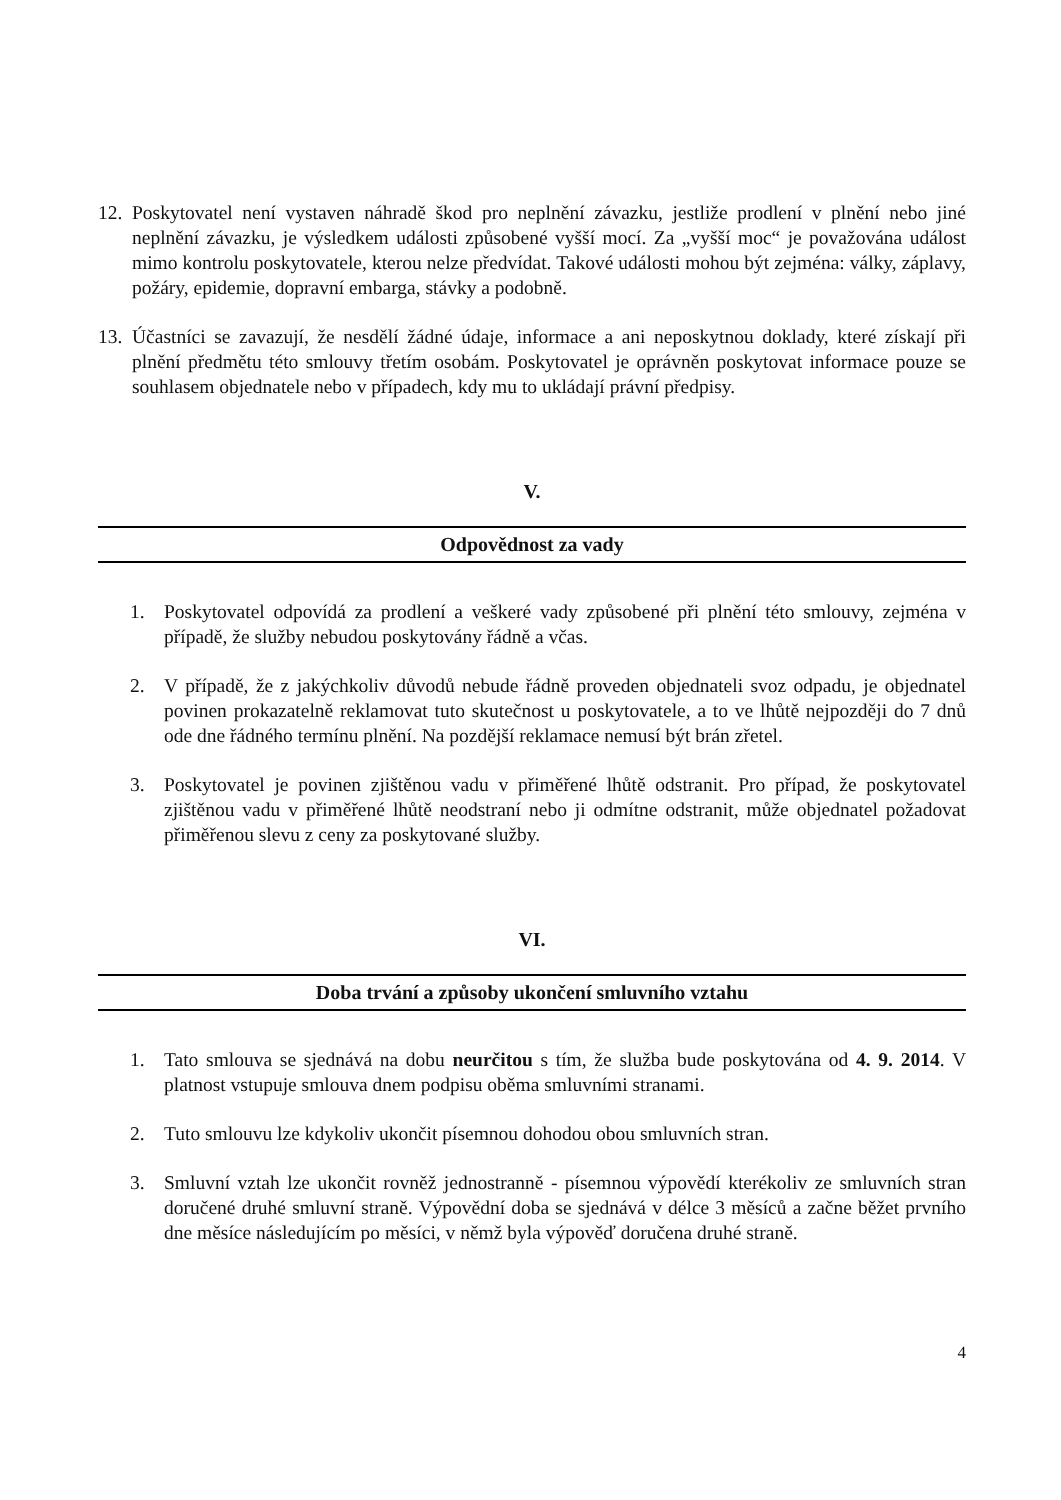12. Poskytovatel není vystaven náhradě škod pro neplnění závazku, jestliže prodlení v plnění nebo jiné neplnění závazku, je výsledkem události způsobené vyšší mocí. Za „vyšší moc“ je považována událost mimo kontrolu poskytovatele, kterou nelze předvídat. Takové události mohou být zejména: války, záplavy, požáry, epidemie, dopravní embarga, stávky a podobně.
13. Účastníci se zavazují, že nesdělí žádné údaje, informace a ani neposkytnou doklady, které získají při plnění předmětu této smlouvy třetím osobám. Poskytovatel je oprávněn poskytovat informace pouze se souhlasem objednatele nebo v případech, kdy mu to ukládají právní předpisy.
V.
Odpovědnost za vady
1. Poskytovatel odpovídá za prodlení a veškeré vady způsobené při plnění této smlouvy, zejména v případě, že služby nebudou poskytovány řádně a včas.
2. V případě, že z jakýchkoliv důvodů nebude řádně proveden objednateli svoz odpadu, je objednatel povinen prokazatelně reklamovat tuto skutečnost u poskytovatele, a to ve lhůtě nejpozději do 7 dnů ode dne řádného termínu plnění. Na pozdější reklamace nemusí být brán zřetel.
3. Poskytovatel je povinen zjištěnou vadu v přiměřené lhůtě odstranit. Pro případ, že poskytovatel zjištěnou vadu v přiměřené lhůtě neodstraní nebo ji odmítne odstranit, může objednatel požadovat přiměřenou slevu z ceny za poskytované služby.
VI.
Doba trvání a způsoby ukončení smluvního vztahu
1. Tato smlouva se sjednává na dobu neurčitou s tím, že služba bude poskytována od 4. 9. 2014. V platnost vstupuje smlouva dnem podpisu oběma smluvními stranami.
2. Tuto smlouvu lze kdykoliv ukončit písemnou dohodou obou smluvních stran.
3. Smluvní vztah lze ukončit rovněž jednostranně - písemnou výpovědí kterékoliv ze smluvních stran doručené druhé smluvní straně. Výpovědní doba se sjednává v délce 3 měsíců a začne běžet prvního dne měsíce následujícím po měsíci, v němž byla výpověď doručena druhé straně.
4